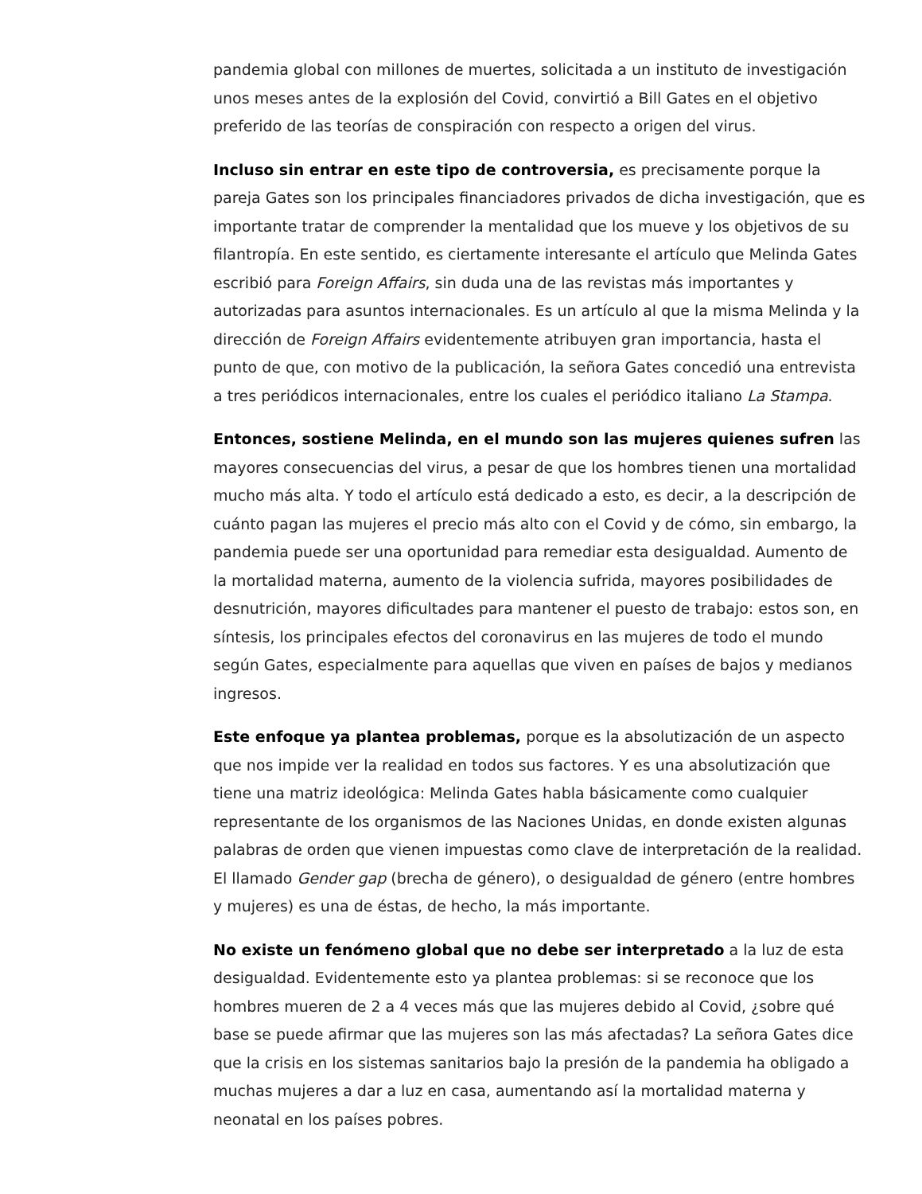pandemia global con millones de muertes, solicitada a un instituto de investigación unos meses antes de la explosión del Covid, convirtió a Bill Gates en el objetivo preferido de las teorías de conspiración con respecto a origen del virus.
Incluso sin entrar en este tipo de controversia, es precisamente porque la pareja Gates son los principales financiadores privados de dicha investigación, que es importante tratar de comprender la mentalidad que los mueve y los objetivos de su filantropía. En este sentido, es ciertamente interesante el artículo que Melinda Gates escribió para Foreign Affairs, sin duda una de las revistas más importantes y autorizadas para asuntos internacionales. Es un artículo al que la misma Melinda y la dirección de Foreign Affairs evidentemente atribuyen gran importancia, hasta el punto de que, con motivo de la publicación, la señora Gates concedió una entrevista a tres periódicos internacionales, entre los cuales el periódico italiano La Stampa.
Entonces, sostiene Melinda, en el mundo son las mujeres quienes sufren las mayores consecuencias del virus, a pesar de que los hombres tienen una mortalidad mucho más alta. Y todo el artículo está dedicado a esto, es decir, a la descripción de cuánto pagan las mujeres el precio más alto con el Covid y de cómo, sin embargo, la pandemia puede ser una oportunidad para remediar esta desigualdad. Aumento de la mortalidad materna, aumento de la violencia sufrida, mayores posibilidades de desnutrición, mayores dificultades para mantener el puesto de trabajo: estos son, en síntesis, los principales efectos del coronavirus en las mujeres de todo el mundo según Gates, especialmente para aquellas que viven en países de bajos y medianos ingresos.
Este enfoque ya plantea problemas, porque es la absolutización de un aspecto que nos impide ver la realidad en todos sus factores. Y es una absolutización que tiene una matriz ideológica: Melinda Gates habla básicamente como cualquier representante de los organismos de las Naciones Unidas, en donde existen algunas palabras de orden que vienen impuestas como clave de interpretación de la realidad. El llamado Gender gap (brecha de género), o desigualdad de género (entre hombres y mujeres) es una de éstas, de hecho, la más importante.
No existe un fenómeno global que no debe ser interpretado a la luz de esta desigualdad. Evidentemente esto ya plantea problemas: si se reconoce que los hombres mueren de 2 a 4 veces más que las mujeres debido al Covid, ¿sobre qué base se puede afirmar que las mujeres son las más afectadas? La señora Gates dice que la crisis en los sistemas sanitarios bajo la presión de la pandemia ha obligado a muchas mujeres a dar a luz en casa, aumentando así la mortalidad materna y neonatal en los países pobres.